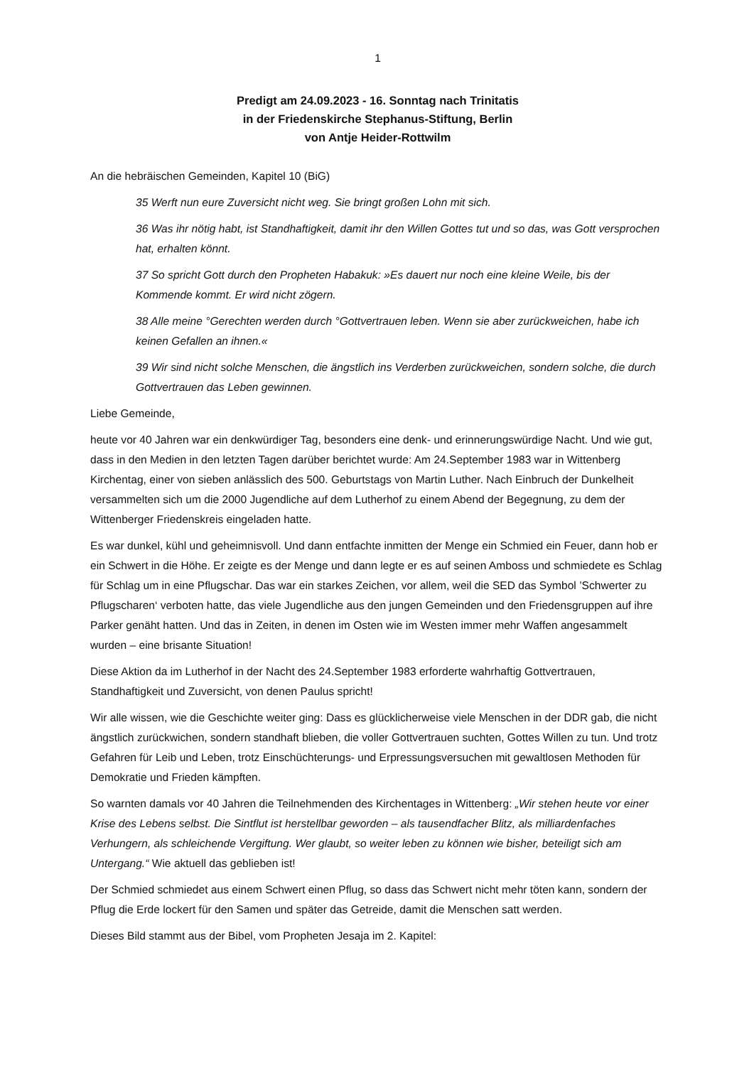1
Predigt am 24.09.2023 - 16. Sonntag nach Trinitatis
in der Friedenskirche Stephanus-Stiftung, Berlin
von Antje Heider-Rottwilm
An die hebräischen Gemeinden, Kapitel 10 (BiG)
35 Werft nun eure Zuversicht nicht weg. Sie bringt großen Lohn mit sich.
36 Was ihr nötig habt, ist Standhaftigkeit, damit ihr den Willen Gottes tut und so das, was Gott versprochen hat, erhalten könnt.
37 So spricht Gott durch den Propheten Habakuk: »Es dauert nur noch eine kleine Weile, bis der Kommende kommt. Er wird nicht zögern.
38 Alle meine °Gerechten werden durch °Gottvertrauen leben. Wenn sie aber zurückweichen, habe ich keinen Gefallen an ihnen.«
39 Wir sind nicht solche Menschen, die ängstlich ins Verderben zurückweichen, sondern solche, die durch Gottvertrauen das Leben gewinnen.
Liebe Gemeinde,
heute vor 40 Jahren war ein denkwürdiger Tag, besonders eine denk- und erinnerungswürdige Nacht. Und wie gut, dass in den Medien in den letzten Tagen darüber berichtet wurde: Am 24.September 1983 war in Wittenberg Kirchentag, einer von sieben anlässlich des 500. Geburtstags von Martin Luther. Nach Einbruch der Dunkelheit versammelten sich um die 2000 Jugendliche auf dem Lutherhof zu einem Abend der Begegnung, zu dem der Wittenberger Friedenskreis eingeladen hatte.
Es war dunkel, kühl und geheimnisvoll. Und dann entfachte inmitten der Menge ein Schmied ein Feuer, dann hob er ein Schwert in die Höhe. Er zeigte es der Menge und dann legte er es auf seinen Amboss und schmiedete es Schlag für Schlag um in eine Pflugschar. Das war ein starkes Zeichen, vor allem, weil die SED das Symbol ’Schwerter zu Pflugscharen‘ verboten hatte, das viele Jugendliche aus den jungen Gemeinden und den Friedensgruppen auf ihre Parker genäht hatten. Und das in Zeiten, in denen im Osten wie im Westen immer mehr Waffen angesammelt wurden – eine brisante Situation!
Diese Aktion da im Lutherhof in der Nacht des 24.September 1983 erforderte wahrhaftig Gottvertrauen, Standhaftigkeit und Zuversicht, von denen Paulus spricht!
Wir alle wissen, wie die Geschichte weiter ging: Dass es glücklicherweise viele Menschen in der DDR gab, die nicht ängstlich zurückwichen, sondern standhaft blieben, die voller Gottvertrauen suchten, Gottes Willen zu tun. Und trotz Gefahren für Leib und Leben, trotz Einschüchterungs- und Erpressungsversuchen mit gewaltlosen Methoden für Demokratie und Frieden kämpften.
So warnten damals vor 40 Jahren die Teilnehmenden des Kirchentages in Wittenberg: „Wir stehen heute vor einer Krise des Lebens selbst. Die Sintflut ist herstellbar geworden – als tausendfacher Blitz, als milliardenfaches Verhungern, als schleichende Vergiftung. Wer glaubt, so weiter leben zu können wie bisher, beteiligt sich am Untergang.“ Wie aktuell das geblieben ist!
Der Schmied schmiedet aus einem Schwert einen Pflug, so dass das Schwert nicht mehr töten kann, sondern der Pflug die Erde lockert für den Samen und später das Getreide, damit die Menschen satt werden.
Dieses Bild stammt aus der Bibel, vom Propheten Jesaja im 2. Kapitel: